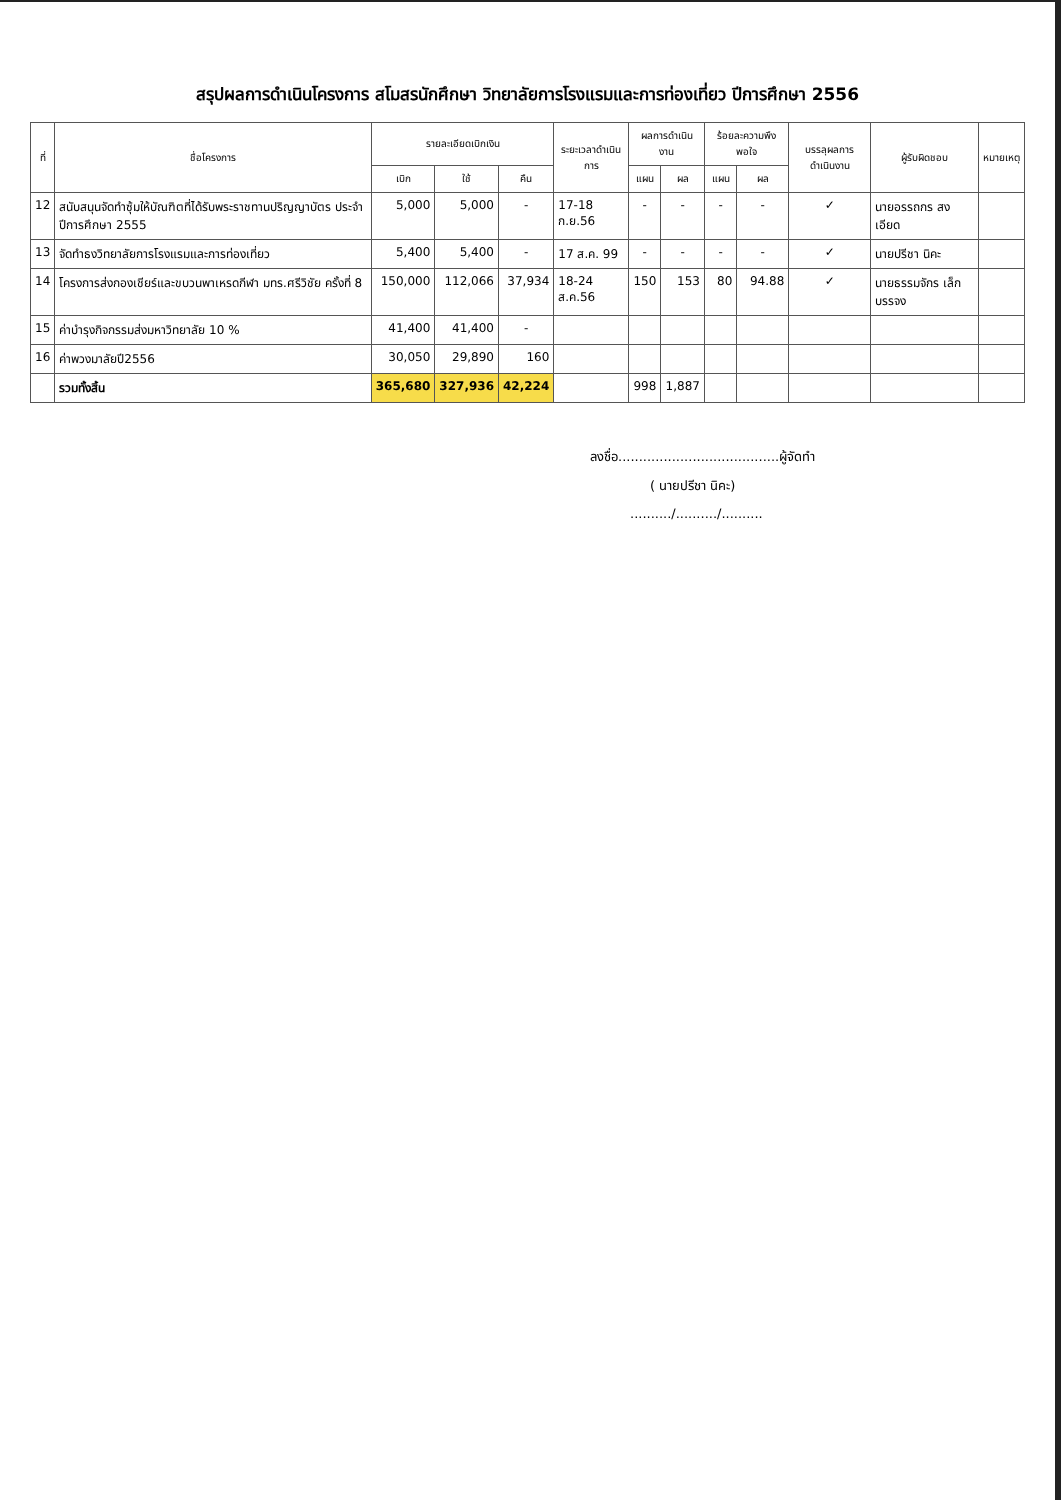สรุปผลการดำเนินโครงการ สโมสรนักศึกษา วิทยาลัยการโรงแรมและการท่องเที่ยว ปีการศึกษา 2556
| ที่ | ชื่อโครงการ | รายละเอียดเบิกเงิน | | | ระยะเวลาดำเนินการ | ผลการดำเนินงาน | | ร้อยละความพึงพอใจ | | บรรลุผลการดำเนินงาน | ผู้รับผิดชอบ | หมายเหตุ |
| --- | --- | --- | --- | --- | --- | --- | --- | --- | --- | --- | --- | --- |
| | | เบิก | ใช้ | คืน | | แผน | ผล | แผน | ผล | | | |
| 12 | สนับสนุนจัดทำซุ้มให้บัณฑิตที่ได้รับพระราชทานปริญญาบัตร ประจำปีการศึกษา 2555 | 5,000 | 5,000 | - | 17-18 ก.ย.56 | - | - | - | - | ✓ | นายอรรถกร สงเอียด | |
| 13 | จัดทำธงวิทยาลัยการโรงแรมและการท่องเที่ยว | 5,400 | 5,400 | - | 17 ส.ค. 99 | - | - | - | - | ✓ | นายปรีชา นิคะ | |
| 14 | โครงการส่งกองเชียร์และขบวนพาเหรดกีฬา มทร.ศรีวิชัย ครั้งที่ 8 | 150,000 | 112,066 | 37,934 | 18-24 ส.ค.56 | 150 | 153 | 80 | 94.88 | ✓ | นายธรรมจักร เล็กบรรจง | |
| 15 | ค่าบำรุงกิจกรรมส่งมหาวิทยาลัย 10 % | 41,400 | 41,400 | - | | | | | | | | |
| 16 | ค่าพวงมาลัยปี2556 | 30,050 | 29,890 | 160 | | | | | | | | |
| | รวมทั้งสิ้น | 365,680 | 327,936 | 42,224 | | 998 | 1,887 | | | | | |
ลงชื่อ.......................................ผู้จัดทำ
( นายปรีชา นิคะ)
........../........../..........